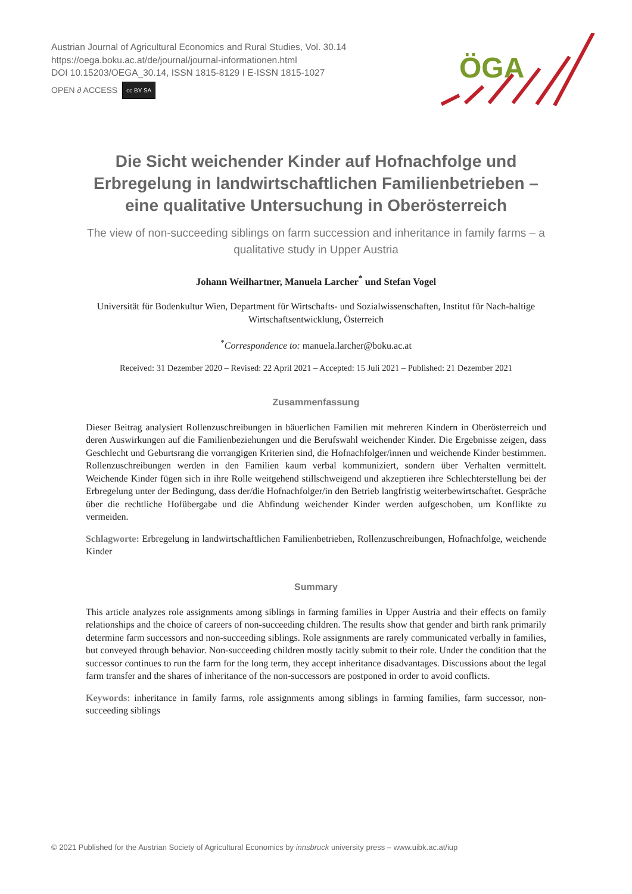Austrian Journal of Agricultural Economics and Rural Studies, Vol. 30.14
https://oega.boku.ac.at/de/journal/journal-informationen.html
DOI 10.15203/OEGA_30.14, ISSN 1815-8129 I E-ISSN 1815-1027
OPEN ∂ ACCESS cc BY SA
ÖGA
Die Sicht weichender Kinder auf Hofnachfolge und Erbregelung in landwirtschaftlichen Familienbetrieben – eine qualitative Untersuchung in Oberösterreich
The view of non-succeeding siblings on farm succession and inheritance in family farms – a qualitative study in Upper Austria
Johann Weilhartner, Manuela Larcher<sup>*</sup> und Stefan Vogel
Universität für Bodenkultur Wien, Department für Wirtschafts- und Sozialwissenschaften, Institut für Nach-haltige Wirtschaftsentwicklung, Österreich
<sup>*</sup> Correspondence to: manuela.larcher@boku.ac.at
Received: 31 Dezember 2020 – Revised: 22 April 2021 – Accepted: 15 Juli 2021 – Published: 21 Dezember 2021
Zusammenfassung
Dieser Beitrag analysiert Rollenzuschreibungen in bäuerlichen Familien mit mehreren Kindern in Oberösterreich und deren Auswirkungen auf die Familienbeziehungen und die Berufswahl weichender Kinder. Die Ergebnisse zeigen, dass Geschlecht und Geburtsrang die vorrangigen Kriterien sind, die Hofnachfolger/innen und weichende Kinder bestimmen. Rollenzuschreibungen werden in den Familien kaum verbal kommuniziert, sondern über Verhalten vermittelt. Weichende Kinder fügen sich in ihre Rolle weitgehend stillschweigend und akzeptieren ihre Schlechterstellung bei der Erbregelung unter der Bedingung, dass der/die Hofnachfolger/in den Betrieb langfristig weiterbewirtschaftet. Gespräche über die rechtliche Hofübergabe und die Abfindung weichender Kinder werden aufgeschoben, um Konflikte zu vermeiden.
Schlagworte: Erbregelung in landwirtschaftlichen Familienbetrieben, Rollenzuschreibungen, Hofnachfolge, weichende Kinder
Summary
This article analyzes role assignments among siblings in farming families in Upper Austria and their effects on family relationships and the choice of careers of non-succeeding children. The results show that gender and birth rank primarily determine farm successors and non-succeeding siblings. Role assignments are rarely communicated verbally in families, but conveyed through behavior. Non-succeeding children mostly tacitly submit to their role. Under the condition that the successor continues to run the farm for the long term, they accept inheritance disadvantages. Discussions about the legal farm transfer and the shares of inheritance of the non-successors are postponed in order to avoid conflicts.
Keywords: inheritance in family farms, role assignments among siblings in farming families, farm successor, non-succeeding siblings
© 2021 Published for the Austrian Society of Agricultural Economics by innsbruck university press – www.uibk.ac.at/iup